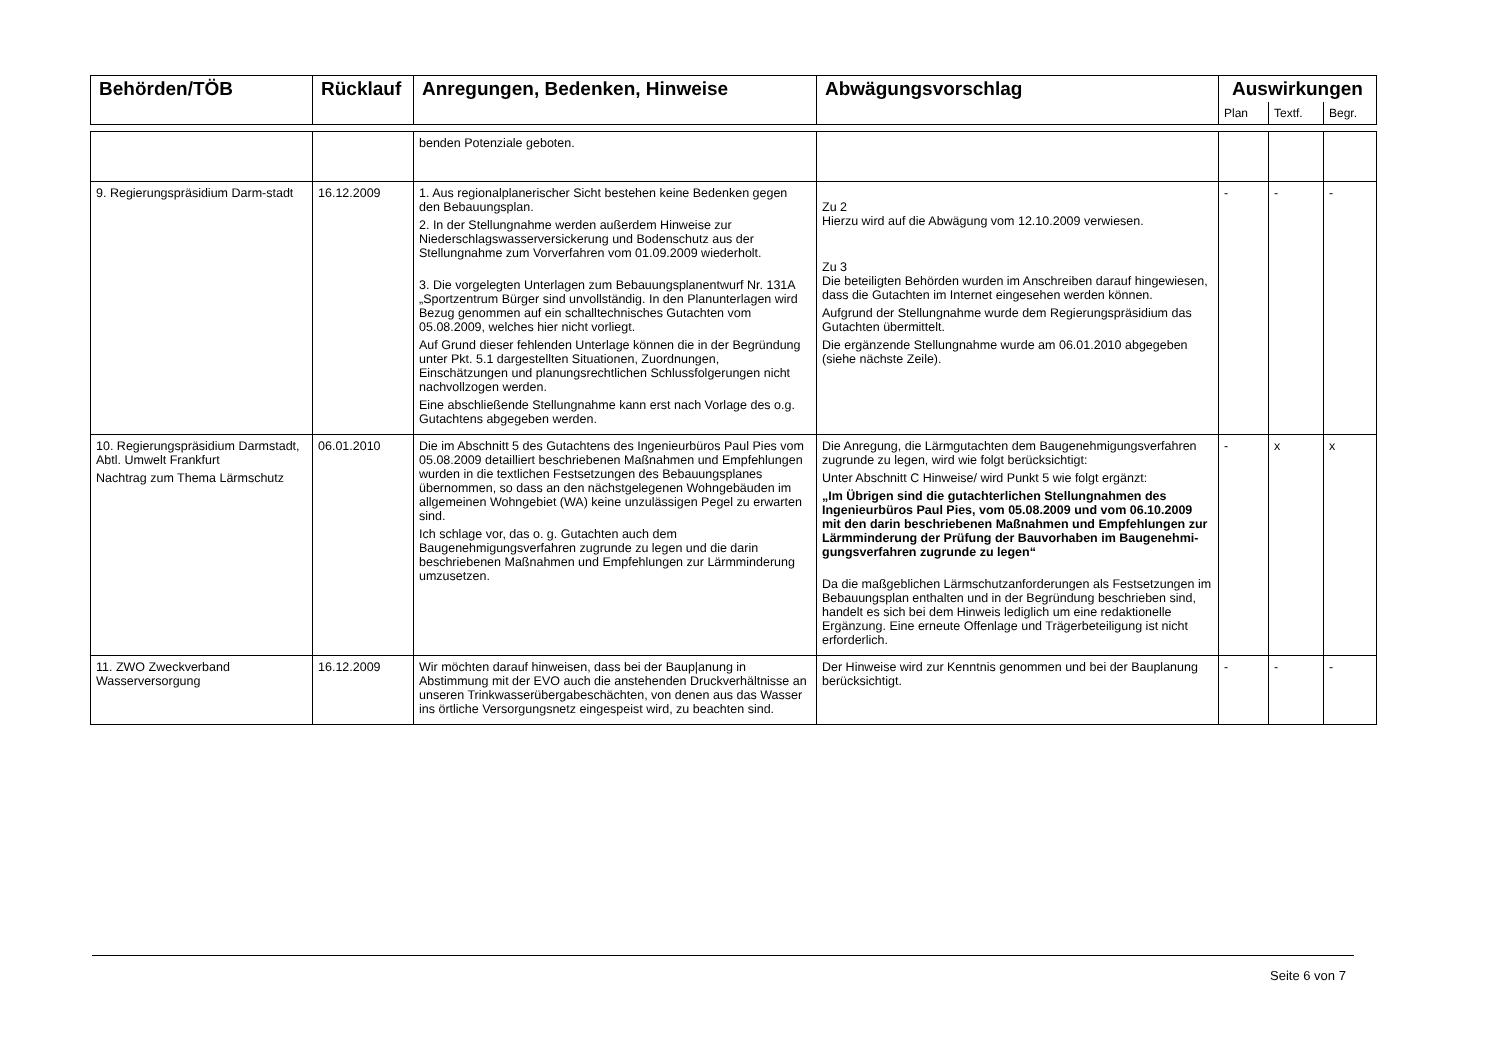| Behörden/TÖB | Rücklauf | Anregungen, Bedenken, Hinweise | Abwägungsvorschlag | Auswirkungen | | |
| --- | --- | --- | --- | --- | --- | --- |
| | | | | Plan | Textf. | Begr. |
| | | benden Potenziale geboten. | | | | |
| 9. Regierungspräsidium Darm-stadt | 16.12.2009 | 1. Aus regionalplanerischer Sicht bestehen keine Bedenken gegen den Bebauungsplan. 2. In der Stellungnahme werden außerdem Hinweise zur Niederschlagswasserversickerung und Bodenschutz aus der Stellungnahme zum Vorverfahren vom 01.09.2009 wiederholt. 3. Die vorgelegten Unterlagen zum Bebauungsplanentwurf Nr. 131A „Sportzentrum Bürger sind unvollständig. In den Planunterlagen wird Bezug genommen auf ein schalltechnisches Gutachten vom 05.08.2009, welches hier nicht vorliegt. Auf Grund dieser fehlenden Unterlage können die in der Begründung unter Pkt. 5.1 dargestellten Situationen, Zuordnungen, Einschätzungen und planungsrechtlichen Schlussfolgerungen nicht nachvollzogen werden. Eine abschließende Stellungnahme kann erst nach Vorlage des o.g. Gutachtens abgegeben werden. | Zu 2 Hierzu wird auf die Abwägung vom 12.10.2009 verwiesen. Zu 3 Die beteiligten Behörden wurden im Anschreiben darauf hingewiesen, dass die Gutachten im Internet eingesehen werden können. Aufgrund der Stellungnahme wurde dem Regierungspräsidium das Gutachten übermittelt. Die ergänzende Stellungnahme wurde am 06.01.2010 abgegeben (siehe nächste Zeile). | - | - | - |
| 10. Regierungspräsidium Darmstadt, Abtl. Umwelt Frankfurt Nachtrag zum Thema Lärmschutz | 06.01.2010 | Die im Abschnitt 5 des Gutachtens des Ingenieurbüros Paul Pies vom 05.08.2009 detailliert beschriebenen Maßnahmen und Empfehlungen wurden in die textlichen Festsetzungen des Bebauungsplanes übernommen, so dass an den nächstgelegenen Wohngebäuden im allgemeinen Wohngebiet (WA) keine unzulässigen Pegel zu erwarten sind. Ich schlage vor, das o. g. Gutachten auch dem Baugenehmigungsverfahren zugrunde zu legen und die darin beschriebenen Maßnahmen und Empfehlungen zur Lärmminderung umzusetzen. | Die Anregung, die Lärmgutachten dem Baugenehmigungsverfahren zugrunde zu legen, wird wie folgt berücksichtigt: Unter Abschnitt C Hinweise/ wird Punkt 5 wie folgt ergänzt: „Im Übrigen sind die gutachterlichen Stellungnahmen des Ingenieurbüros Paul Pies, vom 05.08.2009 und vom 06.10.2009 mit den darin beschriebenen Maßnahmen und Empfehlungen zur Lärmminderung der Prüfung der Bauvorhaben im Baugenehmi-gungsverfahren zugrunde zu legen“ Da die maßgeblichen Lärmschutzanforderungen als Festsetzungen im Bebauungsplan enthalten und in der Begründung beschrieben sind, handelt es sich bei dem Hinweis lediglich um eine redaktionelle Ergänzung. Eine erneute Offenlage und Trägerbeteiligung ist nicht erforderlich. | - | x | x |
| 11. ZWO Zweckverband Wasserversorgung | 16.12.2009 | Wir möchten darauf hinweisen, dass bei der Baup/anung in Abstimmung mit der EVO auch die anstehenden Druckverhältnisse an unseren Trinkwasserübergabeschächten, von denen aus das Wasser ins örtliche Versorgungsnetz eingespeist wird, zu beachten sind. | Der Hinweise wird zur Kenntnis genommen und bei der Bauplanung berücksichtigt. | - | - | - |
Seite 6 von 7